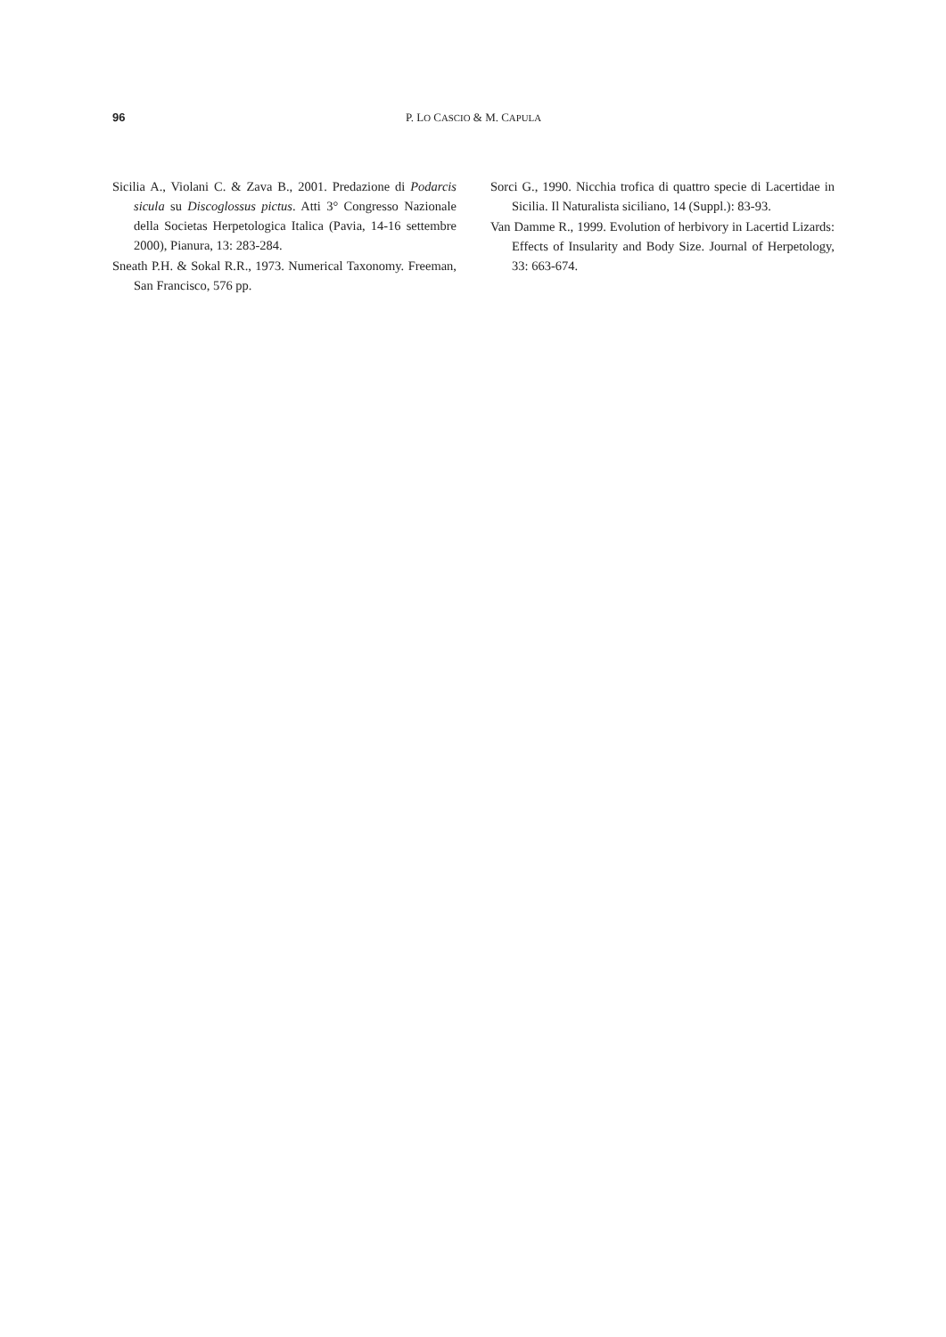96 P. LO CASCIO & M. CAPULA
Sicilia A., Violani C. & Zava B., 2001. Predazione di Podarcis sicula su Discoglossus pictus. Atti 3° Congresso Nazionale della Societas Herpetologica Italica (Pavia, 14-16 settembre 2000), Pianura, 13: 283-284.
Sneath P.H. & Sokal R.R., 1973. Numerical Taxonomy. Freeman, San Francisco, 576 pp.
Sorci G., 1990. Nicchia trofica di quattro specie di Lacertidae in Sicilia. Il Naturalista siciliano, 14 (Suppl.): 83-93.
Van Damme R., 1999. Evolution of herbivory in Lacertid Lizards: Effects of Insularity and Body Size. Journal of Herpetology, 33: 663-674.